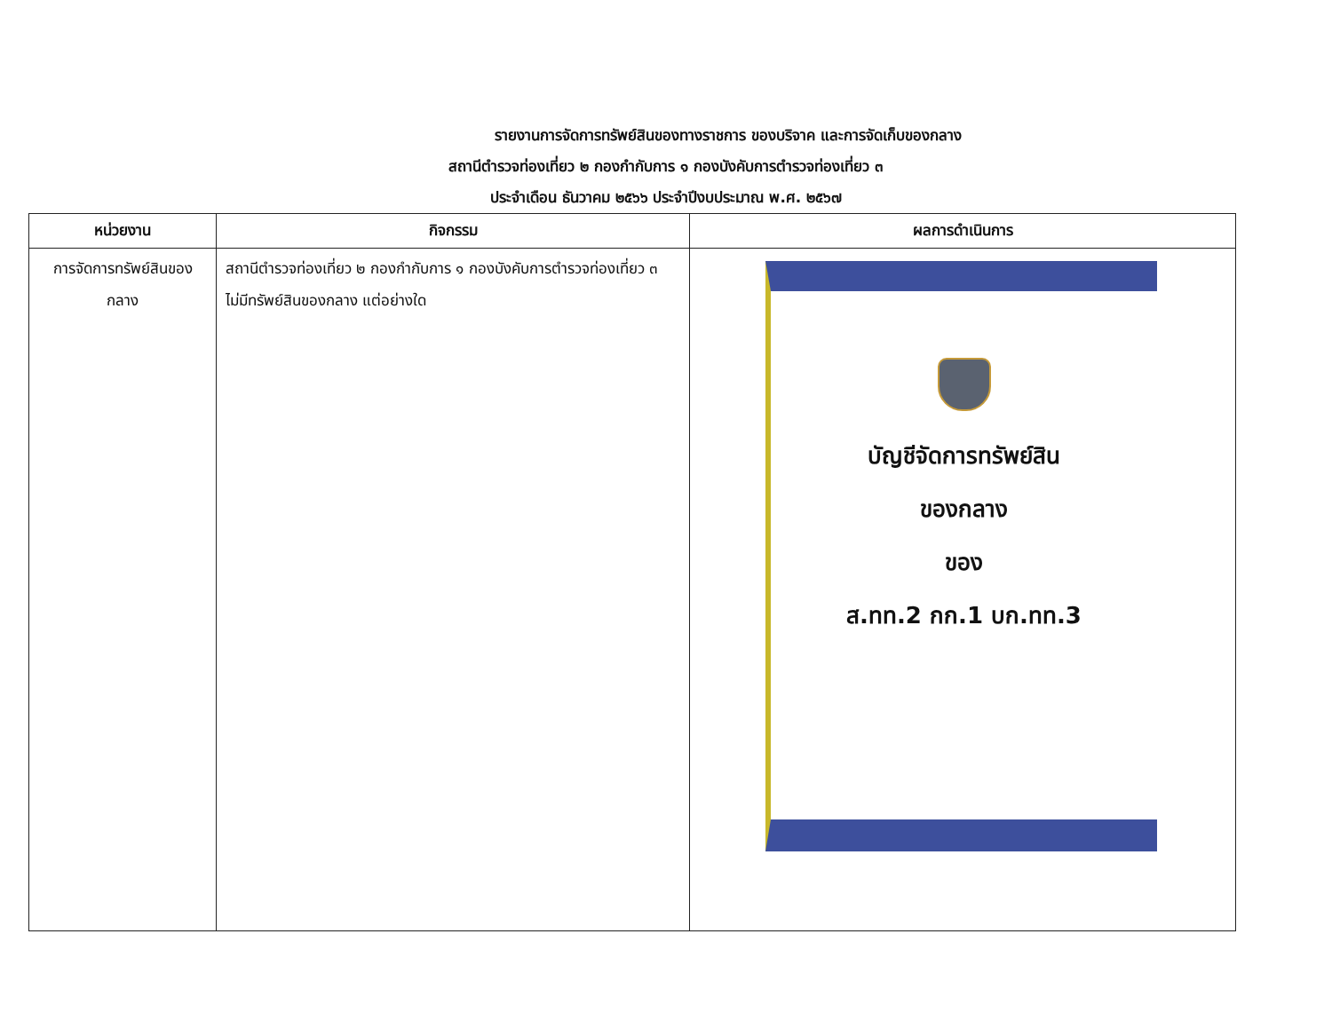รายงานการจัดการทรัพย์สินของทางราชการ ของบริจาค และการจัดเก็บของกลาง
สถานีตำรวจท่องเที่ยว ๒ กองกำกับการ ๑ กองบังคับการตำรวจท่องเที่ยว ๓
ประจำเดือน ธันวาคม ๒๕๖๖ ประจำปีงบประมาณ พ.ศ. ๒๕๖๗
| หน่วยงาน | กิจกรรม | ผลการดำเนินการ |
| --- | --- | --- |
| การจัดการทรัพย์สินของกลาง | สถานีตำรวจท่องเที่ยว ๒ กองกำกับการ ๑ กองบังคับการตำรวจท่องเที่ยว ๓ ไม่มีทรัพย์สินของกลาง แต่อย่างใด | บัญชีจัดการทรัพย์สิน ของกลาง ของ ส.ทท.2 กก.1 บก.ทท.3 |